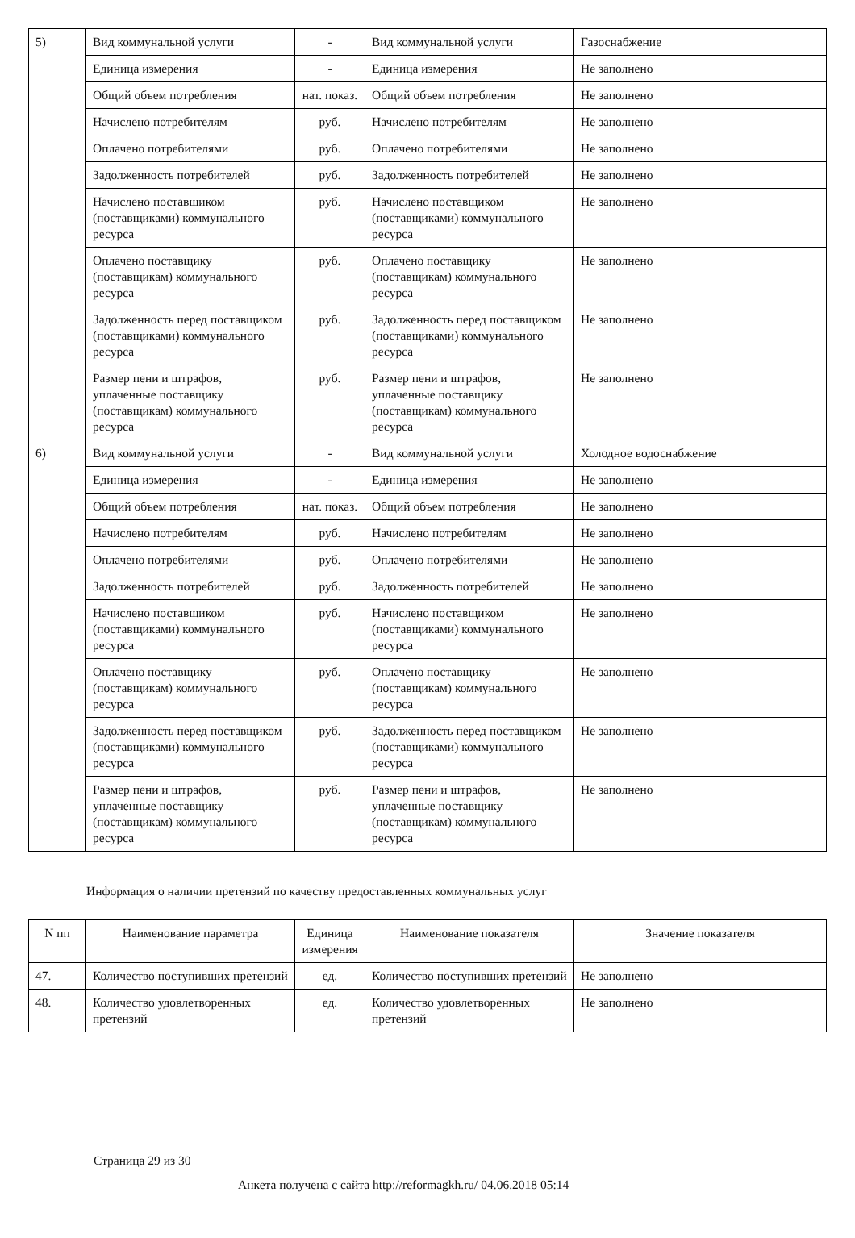| 5) | Вид коммунальной услуги | - | Вид коммунальной услуги | Газоснабжение |
| | Единица измерения | - | Единица измерения | Не заполнено |
| | Общий объем потребления | нат. показ. | Общий объем потребления | Не заполнено |
| | Начислено потребителям | руб. | Начислено потребителям | Не заполнено |
| | Оплачено потребителями | руб. | Оплачено потребителями | Не заполнено |
| | Задолженность потребителей | руб. | Задолженность потребителей | Не заполнено |
| | Начислено поставщиком (поставщиками) коммунального ресурса | руб. | Начислено поставщиком (поставщиками) коммунального ресурса | Не заполнено |
| | Оплачено поставщику (поставщикам) коммунального ресурса | руб. | Оплачено поставщику (поставщикам) коммунального ресурса | Не заполнено |
| | Задолженность перед поставщиком (поставщиками) коммунального ресурса | руб. | Задолженность перед поставщиком (поставщиками) коммунального ресурса | Не заполнено |
| | Размер пени и штрафов, уплаченные поставщику (поставщикам) коммунального ресурса | руб. | Размер пени и штрафов, уплаченные поставщику (поставщикам) коммунального ресурса | Не заполнено |
| 6) | Вид коммунальной услуги | - | Вид коммунальной услуги | Холодное водоснабжение |
| | Единица измерения | - | Единица измерения | Не заполнено |
| | Общий объем потребления | нат. показ. | Общий объем потребления | Не заполнено |
| | Начислено потребителям | руб. | Начислено потребителям | Не заполнено |
| | Оплачено потребителями | руб. | Оплачено потребителями | Не заполнено |
| | Задолженность потребителей | руб. | Задолженность потребителей | Не заполнено |
| | Начислено поставщиком (поставщиками) коммунального ресурса | руб. | Начислено поставщиком (поставщиками) коммунального ресурса | Не заполнено |
| | Оплачено поставщику (поставщикам) коммунального ресурса | руб. | Оплачено поставщику (поставщикам) коммунального ресурса | Не заполнено |
| | Задолженность перед поставщиком (поставщиками) коммунального ресурса | руб. | Задолженность перед поставщиком (поставщиками) коммунального ресурса | Не заполнено |
| | Размер пени и штрафов, уплаченные поставщику (поставщикам) коммунального ресурса | руб. | Размер пени и штрафов, уплаченные поставщику (поставщикам) коммунального ресурса | Не заполнено |
Информация о наличии претензий по качеству предоставленных коммунальных услуг
| N пп | Наименование параметра | Единица измерения | Наименование показателя | Значение показателя |
| --- | --- | --- | --- | --- |
| 47. | Количество поступивших претензий | ед. | Количество поступивших претензий | Не заполнено |
| 48. | Количество удовлетворенных претензий | ед. | Количество удовлетворенных претензий | Не заполнено |
Страница 29 из 30
Анкета получена с сайта http://reformagkh.ru/ 04.06.2018 05:14